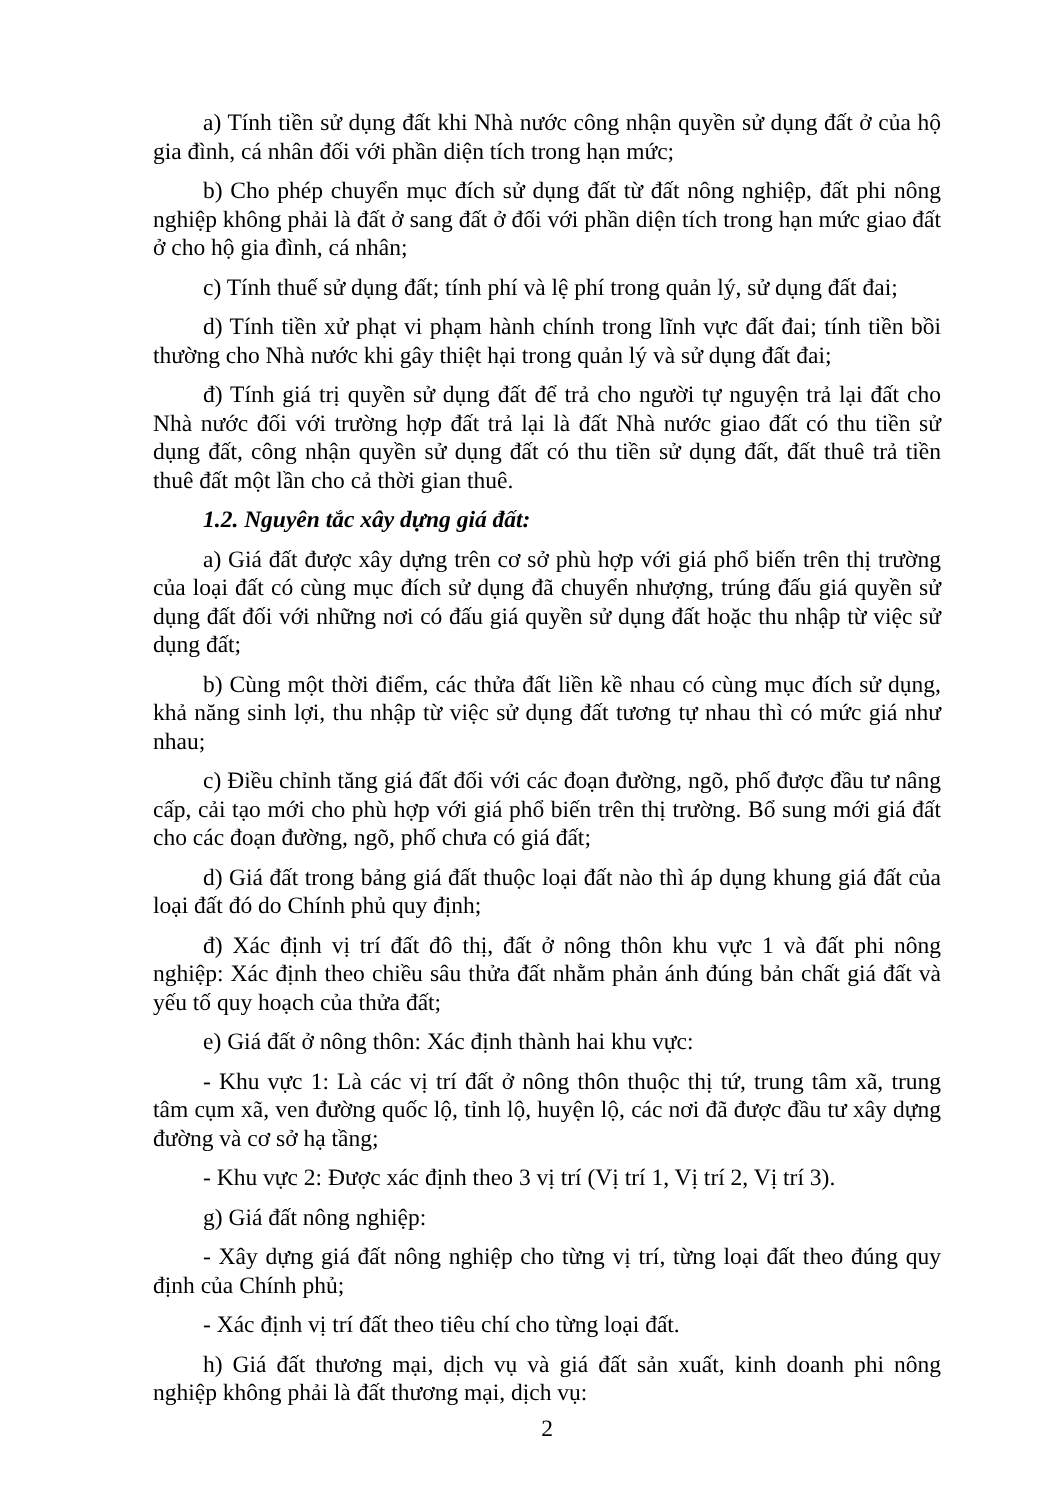a) Tính tiền sử dụng đất khi Nhà nước công nhận quyền sử dụng đất ở của hộ gia đình, cá nhân đối với phần diện tích trong hạn mức;
b) Cho phép chuyển mục đích sử dụng đất từ đất nông nghiệp, đất phi nông nghiệp không phải là đất ở sang đất ở đối với phần diện tích trong hạn mức giao đất ở cho hộ gia đình, cá nhân;
c) Tính thuế sử dụng đất; tính phí và lệ phí trong quản lý, sử dụng đất đai;
d) Tính tiền xử phạt vi phạm hành chính trong lĩnh vực đất đai; tính tiền bồi thường cho Nhà nước khi gây thiệt hại trong quản lý và sử dụng đất đai;
đ) Tính giá trị quyền sử dụng đất để trả cho người tự nguyện trả lại đất cho Nhà nước đối với trường hợp đất trả lại là đất Nhà nước giao đất có thu tiền sử dụng đất, công nhận quyền sử dụng đất có thu tiền sử dụng đất, đất thuê trả tiền thuê đất một lần cho cả thời gian thuê.
1.2. Nguyên tắc xây dựng giá đất:
a) Giá đất được xây dựng trên cơ sở phù hợp với giá phổ biến trên thị trường của loại đất có cùng mục đích sử dụng đã chuyển nhượng, trúng đấu giá quyền sử dụng đất đối với những nơi có đấu giá quyền sử dụng đất hoặc thu nhập từ việc sử dụng đất;
b) Cùng một thời điểm, các thửa đất liền kề nhau có cùng mục đích sử dụng, khả năng sinh lợi, thu nhập từ việc sử dụng đất tương tự nhau thì có mức giá như nhau;
c) Điều chỉnh tăng giá đất đối với các đoạn đường, ngõ, phố được đầu tư nâng cấp, cải tạo mới cho phù hợp với giá phổ biến trên thị trường. Bổ sung mới giá đất cho các đoạn đường, ngõ, phố chưa có giá đất;
d) Giá đất trong bảng giá đất thuộc loại đất nào thì áp dụng khung giá đất của loại đất đó do Chính phủ quy định;
đ) Xác định vị trí đất đô thị, đất ở nông thôn khu vực 1 và đất phi nông nghiệp: Xác định theo chiều sâu thửa đất nhằm phản ánh đúng bản chất giá đất và yếu tố quy hoạch của thửa đất;
e) Giá đất ở nông thôn: Xác định thành hai khu vực:
- Khu vực 1: Là các vị trí đất ở nông thôn thuộc thị tứ, trung tâm xã, trung tâm cụm xã, ven đường quốc lộ, tỉnh lộ, huyện lộ, các nơi đã được đầu tư xây dựng đường và cơ sở hạ tầng;
- Khu vực 2: Được xác định theo 3 vị trí (Vị trí 1, Vị trí 2, Vị trí 3).
g) Giá đất nông nghiệp:
- Xây dựng giá đất nông nghiệp cho từng vị trí, từng loại đất theo đúng quy định của Chính phủ;
- Xác định vị trí đất theo tiêu chí cho từng loại đất.
h) Giá đất thương mại, dịch vụ và giá đất sản xuất, kinh doanh phi nông nghiệp không phải là đất thương mại, dịch vụ:
2